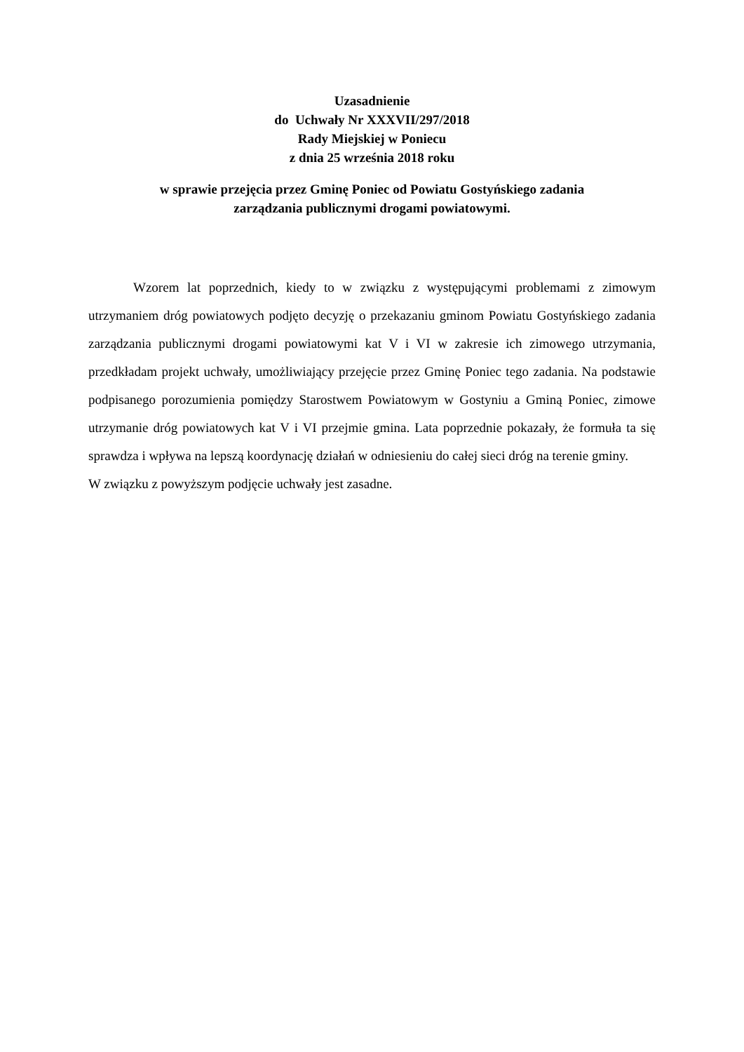Uzasadnienie
do Uchwały Nr XXXVII/297/2018
Rady Miejskiej w Poniecu
z dnia 25 września 2018 roku
w sprawie przejęcia przez Gminę Poniec od Powiatu Gostyńskiego zadania
zarządzania publicznymi drogami powiatowymi.
Wzorem lat poprzednich, kiedy to w związku z występującymi problemami z zimowym utrzymaniem dróg powiatowych podjęto decyzję o przekazaniu gminom Powiatu Gostyńskiego zadania zarządzania publicznymi drogami powiatowymi kat V i VI w zakresie ich zimowego utrzymania, przedkładam projekt uchwały, umożliwiający przejęcie przez Gminę Poniec tego zadania. Na podstawie podpisanego porozumienia pomiędzy Starostwem Powiatowym w Gostyniu a Gminą Poniec, zimowe utrzymanie dróg powiatowych kat V i VI przejmie gmina. Lata poprzednie pokazały, że formuła ta się sprawdza i wpływa na lepszą koordynację działań w odniesieniu do całej sieci dróg na terenie gminy.
W związku z powyższym podjęcie uchwały jest zasadne.